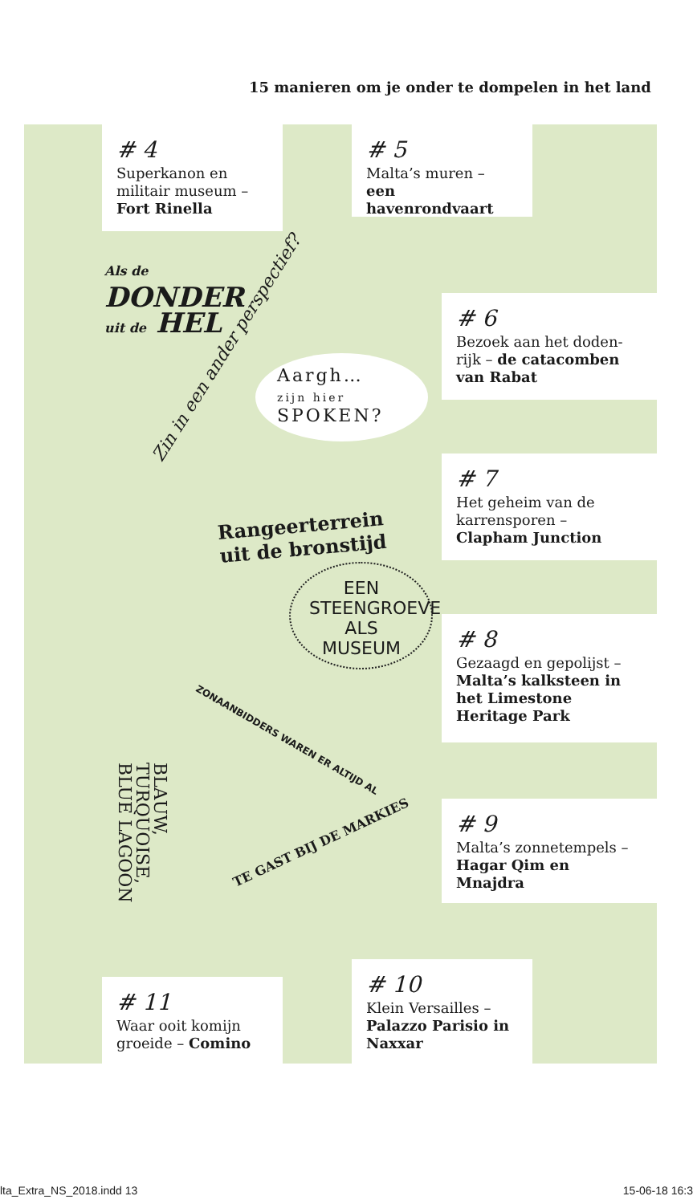15 manieren om je onder te dompelen in het land
# 4
Superkanon en militair museum – Fort Rinella
# 5
Malta’s muren – een havenrondvaart
# 6
Bezoek aan het doden­rijk – de catacomben van Rabat
# 7
Het geheim van de karrensporen – Clapham Junction
# 8
Gezaagd en gepolijst – Malta’s kalksteen in het Limestone Heritage Park
# 9
Malta’s zonnetempels – Hagar Qim en Mnajdra
# 10
Klein Versailles – Palazzo Parisio in Naxxar
# 11
Waar ooit komijn groeide – Comino
Als de
DONDER
uit de HEL
Zin in een ander perspectief?
Aargh…
zijn hier
SPOKEN?
Rangeerterrein
uit de bronstijd
EEN STEENGROEVE ALS MUSEUM
ZONAANBIDDERS WAREN ER ALTIJD AL
TE GAST BIJ DE MARKIES
BLAUW,
TURQUOISE,
BLUE LAGOON
lta_Extra_NS_2018.indd 13 15-06-18 16:3